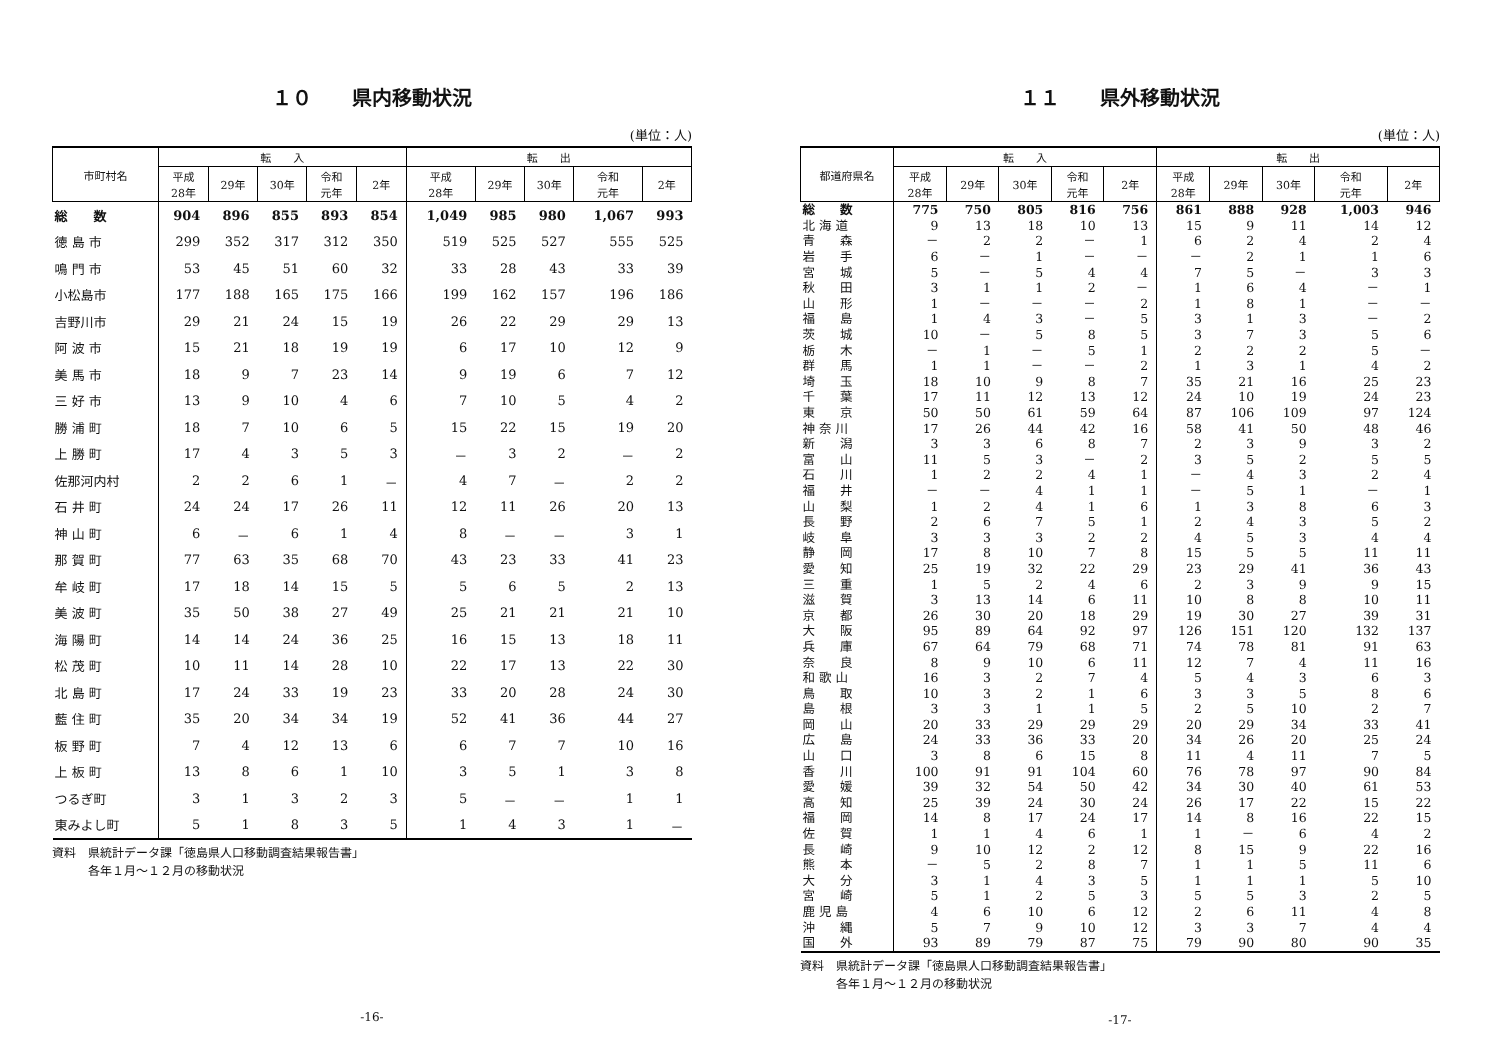１０　　県内移動状況
(単位：人)
| 市町村名 | 転 入 | | | | | 転 出 | | | | |
| --- | --- | --- | --- | --- | --- | --- | --- | --- | --- | --- |
| | 平成 28年 | 29年 | 30年 | 令和 元年 | 2年 | 平成 28年 | 29年 | 30年 | 令和 元年 | 2年 |
| 総 数 | 904 | 896 | 855 | 893 | 854 | 1,049 | 985 | 980 | 1,067 | 993 |
| 徳 島 市 | 299 | 352 | 317 | 312 | 350 | 519 | 525 | 527 | 555 | 525 |
| 鳴 門 市 | 53 | 45 | 51 | 60 | 32 | 33 | 28 | 43 | 33 | 39 |
| 小松島市 | 177 | 188 | 165 | 175 | 166 | 199 | 162 | 157 | 196 | 186 |
| 吉野川市 | 29 | 21 | 24 | 15 | 19 | 26 | 22 | 29 | 29 | 13 |
| 阿 波 市 | 15 | 21 | 18 | 19 | 19 | 6 | 17 | 10 | 12 | 9 |
| 美 馬 市 | 18 | 9 | 7 | 23 | 14 | 9 | 19 | 6 | 7 | 12 |
| 三 好 市 | 13 | 9 | 10 | 4 | 6 | 7 | 10 | 5 | 4 | 2 |
| 勝 浦 町 | 18 | 7 | 10 | 6 | 5 | 15 | 22 | 15 | 19 | 20 |
| 上 勝 町 | 17 | 4 | 3 | 5 | 3 | － | 3 | 2 | － | 2 |
| 佐那河内村 | 2 | 2 | 6 | 1 | － | 4 | 7 | － | 2 | 2 |
| 石 井 町 | 24 | 24 | 17 | 26 | 11 | 12 | 11 | 26 | 20 | 13 |
| 神 山 町 | 6 | － | 6 | 1 | 4 | 8 | － | － | 3 | 1 |
| 那 賀 町 | 77 | 63 | 35 | 68 | 70 | 43 | 23 | 33 | 41 | 23 |
| 牟 岐 町 | 17 | 18 | 14 | 15 | 5 | 5 | 6 | 5 | 2 | 13 |
| 美 波 町 | 35 | 50 | 38 | 27 | 49 | 25 | 21 | 21 | 21 | 10 |
| 海 陽 町 | 14 | 14 | 24 | 36 | 25 | 16 | 15 | 13 | 18 | 11 |
| 松 茂 町 | 10 | 11 | 14 | 28 | 10 | 22 | 17 | 13 | 22 | 30 |
| 北 島 町 | 17 | 24 | 33 | 19 | 23 | 33 | 20 | 28 | 24 | 30 |
| 藍 住 町 | 35 | 20 | 34 | 34 | 19 | 52 | 41 | 36 | 44 | 27 |
| 板 野 町 | 7 | 4 | 12 | 13 | 6 | 6 | 7 | 7 | 10 | 16 |
| 上 板 町 | 13 | 8 | 6 | 1 | 10 | 3 | 5 | 1 | 3 | 8 |
| つるぎ町 | 3 | 1 | 3 | 2 | 3 | 5 | － | － | 1 | 1 |
| 東みよし町 | 5 | 1 | 8 | 3 | 5 | 1 | 4 | 3 | 1 | － |
資料　県統計データ課「徳島県人口移動調査結果報告書」
　　　各年１月～１２月の移動状況
-16-
１１　　県外移動状況
(単位：人)
| 都道府県名 | 転 入 | | | | | 転 出 | | | | |
| --- | --- | --- | --- | --- | --- | --- | --- | --- | --- | --- |
| | 平成 28年 | 29年 | 30年 | 令和 元年 | 2年 | 平成 28年 | 29年 | 30年 | 令和 元年 | 2年 |
| 総 数 | 775 | 750 | 805 | 816 | 756 | 861 | 888 | 928 | 1,003 | 946 |
| 北 海 道 | 9 | 13 | 18 | 10 | 13 | 15 | 9 | 11 | 14 | 12 |
| 青 森 | － | 2 | 2 | － | 1 | 6 | 2 | 4 | 2 | 4 |
| 岩 手 | 6 | － | 1 | － | － | － | 2 | 1 | 1 | 6 |
| 宮 城 | 5 | － | 5 | 4 | 4 | 7 | 5 | － | 3 | 3 |
| 秋 田 | 3 | 1 | 1 | 2 | － | 1 | 6 | 4 | － | 1 |
| 山 形 | 1 | － | － | － | 2 | 1 | 8 | 1 | － | － |
| 福 島 | 1 | 4 | 3 | － | 5 | 3 | 1 | 3 | － | 2 |
| 茨 城 | 10 | － | 5 | 8 | 5 | 3 | 7 | 3 | 5 | 6 |
| 栃 木 | － | 1 | － | 5 | 1 | 2 | 2 | 2 | 5 | － |
| 群 馬 | 1 | 1 | － | － | 2 | 1 | 3 | 1 | 4 | 2 |
| 埼 玉 | 18 | 10 | 9 | 8 | 7 | 35 | 21 | 16 | 25 | 23 |
| 千 葉 | 17 | 11 | 12 | 13 | 12 | 24 | 10 | 19 | 24 | 23 |
| 東 京 | 50 | 50 | 61 | 59 | 64 | 87 | 106 | 109 | 97 | 124 |
| 神 奈 川 | 17 | 26 | 44 | 42 | 16 | 58 | 41 | 50 | 48 | 46 |
| 新 潟 | 3 | 3 | 6 | 8 | 7 | 2 | 3 | 9 | 3 | 2 |
| 富 山 | 11 | 5 | 3 | － | 2 | 3 | 5 | 2 | 5 | 5 |
| 石 川 | 1 | 2 | 2 | 4 | 1 | － | 4 | 3 | 2 | 4 |
| 福 井 | － | － | 4 | 1 | 1 | － | 5 | 1 | － | 1 |
| 山 梨 | 1 | 2 | 4 | 1 | 6 | 1 | 3 | 8 | 6 | 3 |
| 長 野 | 2 | 6 | 7 | 5 | 1 | 2 | 4 | 3 | 5 | 2 |
| 岐 阜 | 3 | 3 | 3 | 2 | 2 | 4 | 5 | 3 | 4 | 4 |
| 静 岡 | 17 | 8 | 10 | 7 | 8 | 15 | 5 | 5 | 11 | 11 |
| 愛 知 | 25 | 19 | 32 | 22 | 29 | 23 | 29 | 41 | 36 | 43 |
| 三 重 | 1 | 5 | 2 | 4 | 6 | 2 | 3 | 9 | 9 | 15 |
| 滋 賀 | 3 | 13 | 14 | 6 | 11 | 10 | 8 | 8 | 10 | 11 |
| 京 都 | 26 | 30 | 20 | 18 | 29 | 19 | 30 | 27 | 39 | 31 |
| 大 阪 | 95 | 89 | 64 | 92 | 97 | 126 | 151 | 120 | 132 | 137 |
| 兵 庫 | 67 | 64 | 79 | 68 | 71 | 74 | 78 | 81 | 91 | 63 |
| 奈 良 | 8 | 9 | 10 | 6 | 11 | 12 | 7 | 4 | 11 | 16 |
| 和 歌 山 | 16 | 3 | 2 | 7 | 4 | 5 | 4 | 3 | 6 | 3 |
| 鳥 取 | 10 | 3 | 2 | 1 | 6 | 3 | 3 | 5 | 8 | 6 |
| 島 根 | 3 | 3 | 1 | 1 | 5 | 2 | 5 | 10 | 2 | 7 |
| 岡 山 | 20 | 33 | 29 | 29 | 29 | 20 | 29 | 34 | 33 | 41 |
| 広 島 | 24 | 33 | 36 | 33 | 20 | 34 | 26 | 20 | 25 | 24 |
| 山 口 | 3 | 8 | 6 | 15 | 8 | 11 | 4 | 11 | 7 | 5 |
| 香 川 | 100 | 91 | 91 | 104 | 60 | 76 | 78 | 97 | 90 | 84 |
| 愛 媛 | 39 | 32 | 54 | 50 | 42 | 34 | 30 | 40 | 61 | 53 |
| 高 知 | 25 | 39 | 24 | 30 | 24 | 26 | 17 | 22 | 15 | 22 |
| 福 岡 | 14 | 8 | 17 | 24 | 17 | 14 | 8 | 16 | 22 | 15 |
| 佐 賀 | 1 | 1 | 4 | 6 | 1 | 1 | － | 6 | 4 | 2 |
| 長 崎 | 9 | 10 | 12 | 2 | 12 | 8 | 15 | 9 | 22 | 16 |
| 熊 本 | － | 5 | 2 | 8 | 7 | 1 | 1 | 5 | 11 | 6 |
| 大 分 | 3 | 1 | 4 | 3 | 5 | 1 | 1 | 1 | 5 | 10 |
| 宮 崎 | 5 | 1 | 2 | 5 | 3 | 5 | 5 | 3 | 2 | 5 |
| 鹿 児 島 | 4 | 6 | 10 | 6 | 12 | 2 | 6 | 11 | 4 | 8 |
| 沖 縄 | 5 | 7 | 9 | 10 | 12 | 3 | 3 | 7 | 4 | 4 |
| 国 外 | 93 | 89 | 79 | 87 | 75 | 79 | 90 | 80 | 90 | 35 |
資料　県統計データ課「徳島県人口移動調査結果報告書」
　　　各年１月～１２月の移動状況
-17-